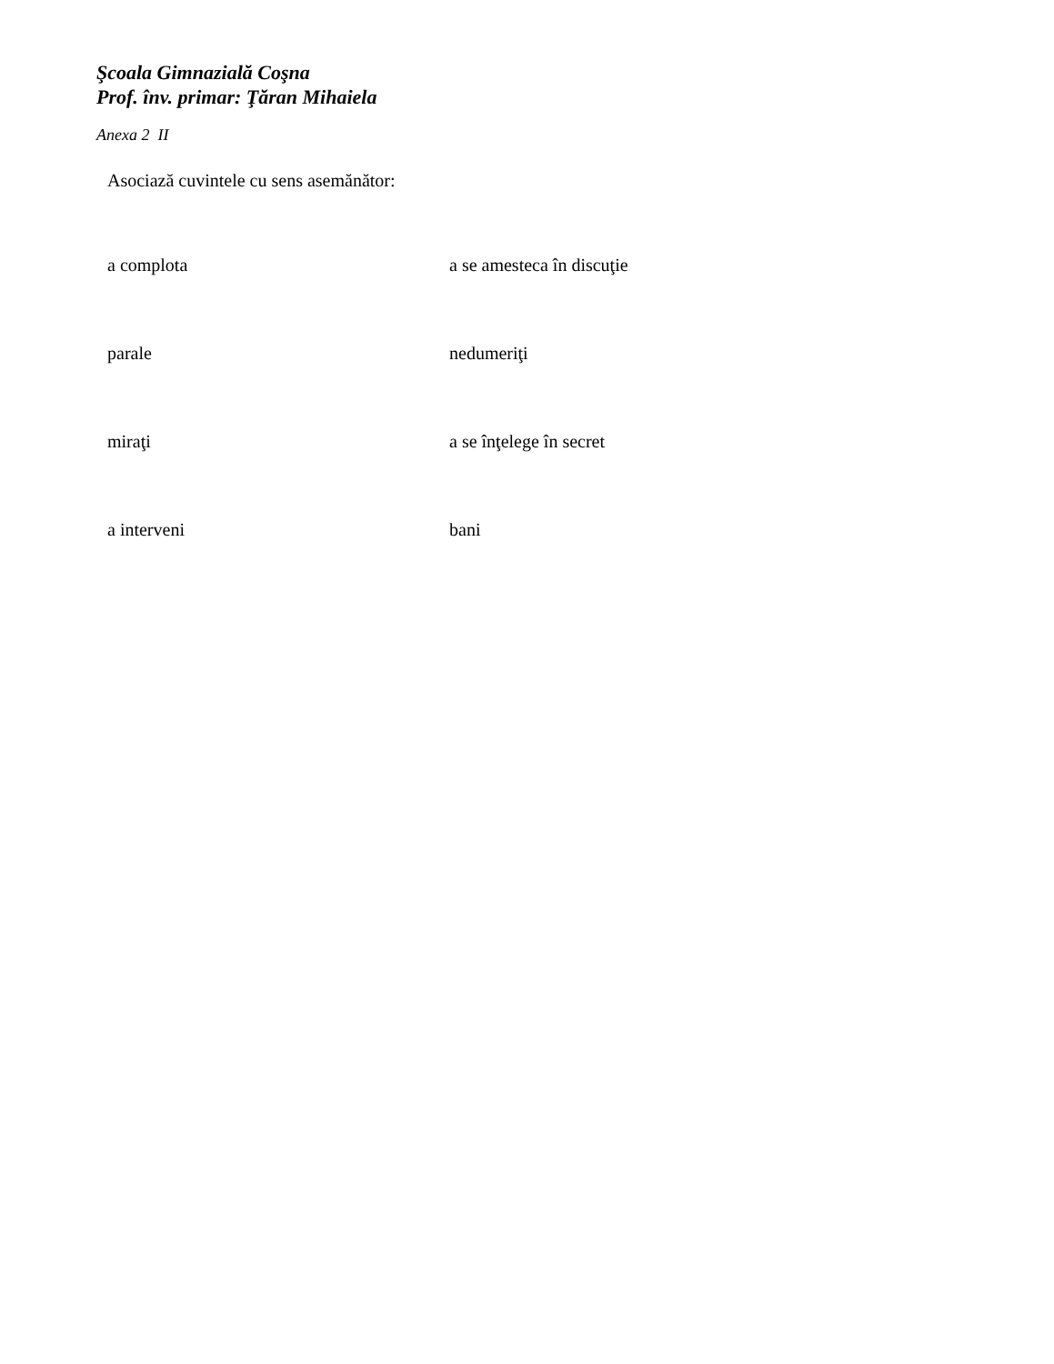Şcoala Gimnazială Coşna
Prof. înv. primar: Ţăran Mihaiela
Anexa 2 II
Asociază cuvintele cu sens asemănător:
a complota a se amesteca în discuţie
parale nedumeriţi
miraţi a se înţelege în secret
a interveni bani